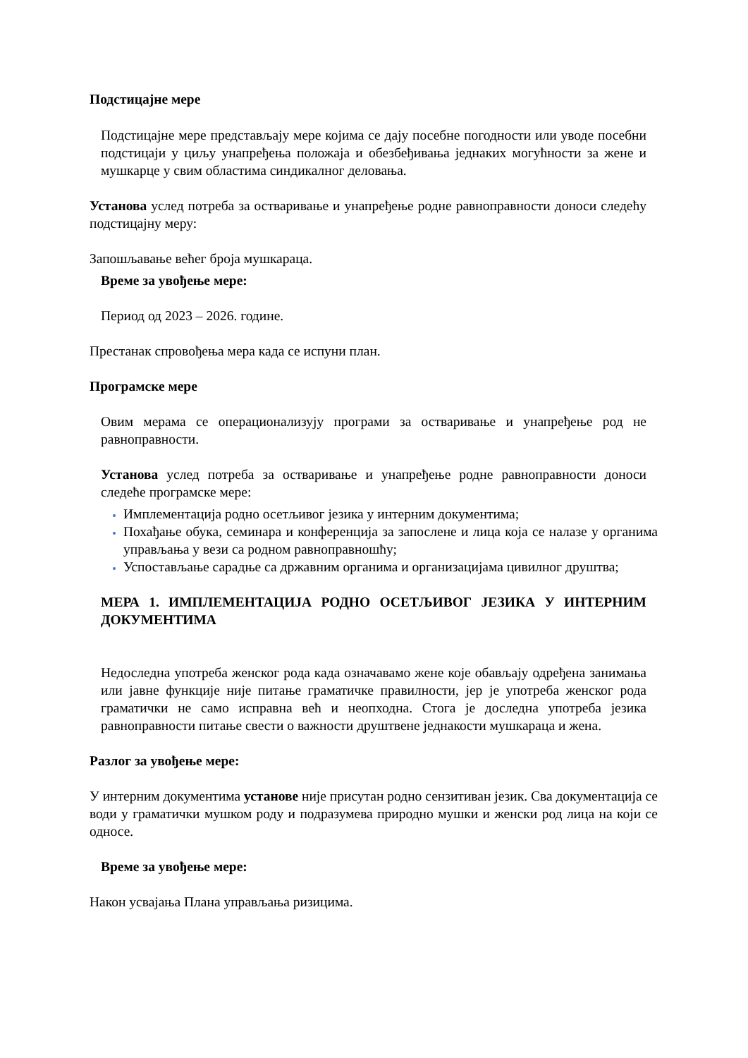Подстицајне мере
Подстицајне мере представљају мере којима се дају посебне погодности или уводе посебни подстицаји у циљу унапређења положаја и обезбеђивања једнаких могућности за жене и мушкарце у свим областима синдикалног деловања.
Установа услед потреба за остваривање и унапређење родне равноправности доноси следећу подстицајну меру:
Запошљавање већег броја мушкараца.
Време за увођење мере:
Период од 2023 – 2026. године.
Престанак спровођења мера када се испуни план.
Програмске мере
Овим мерама се операционализују програми за остваривање и унапређење род не равноправности.
Установа услед потреба за остваривање и унапређење родне равноправности доноси следеће програмске мере:
Имплементација родно осетљивог језика у интерним документима;
Похађање обука, семинара и конференција за запослене и лица која се налазе у органима управљања у вези са родном равноправношћу;
Успостављање сарадње са државним органима и организацијама цивилног друштва;
МЕРА 1. ИМПЛЕМЕНТАЦИЈА РОДНО ОСЕТЉИВОГ ЈЕЗИКА У ИНТЕРНИМ ДОКУМЕНТИМА
Недоследна употреба женског рода када означавамо жене које обављају одређена занимања или јавне функције није питање граматичке правилности, јер је употреба женског рода граматички не само исправна већ и неопходна. Стога је доследна употреба језика равноправности питање свести о важности друштвене једнакости мушкараца и жена.
Разлог за увођење мере:
У интерним документима установе није присутан родно сензитиван језик. Сва документација се води у граматички мушком роду и подразумева природно мушки и женски род лица на који се односе.
Време за увођење мере:
Након усвајања Плана управљања ризицима.